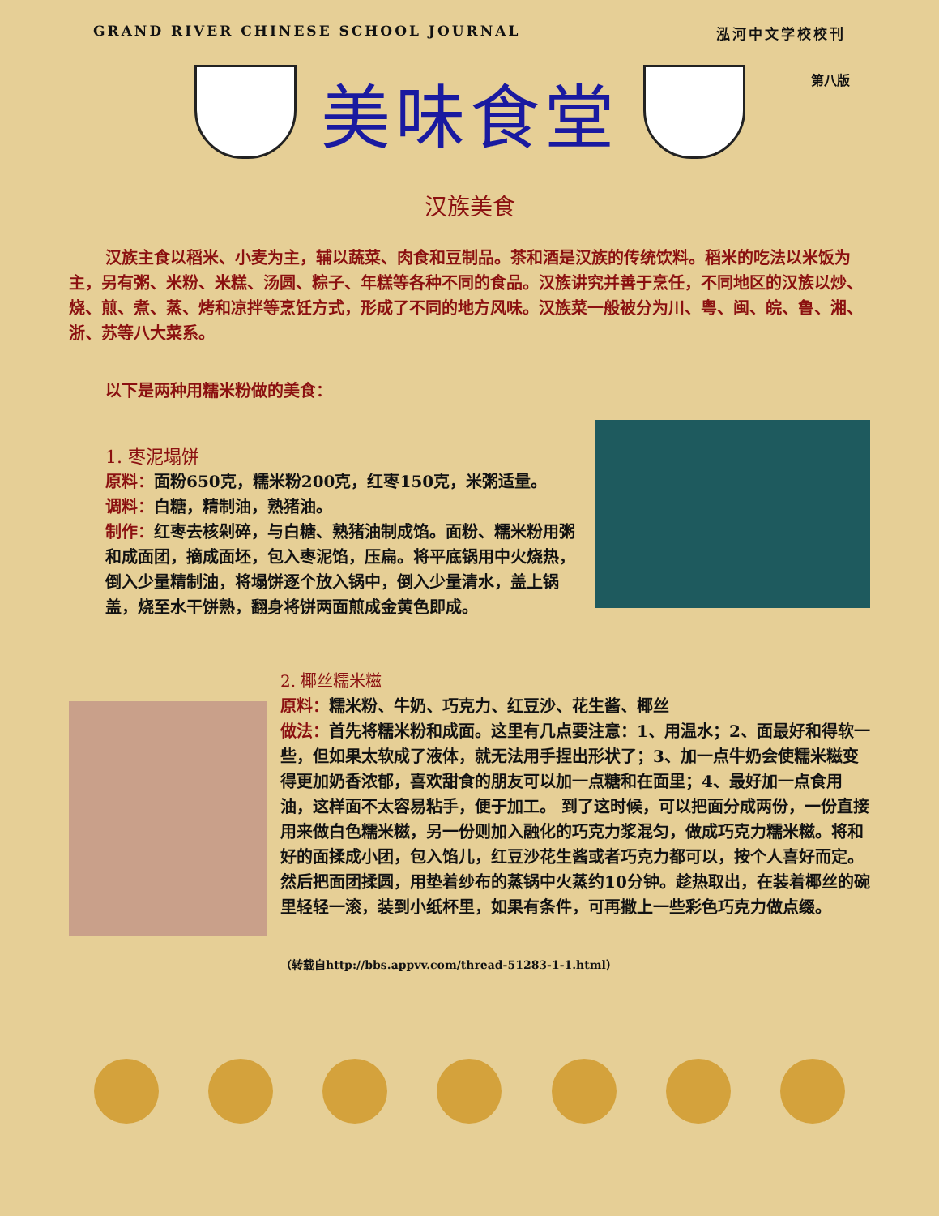GRAND RIVER CHINESE SCHOOL JOURNAL 泓河中文学校校刊
第八版
美味食堂
汉族美食
汉族主食以稻米、小麦为主，辅以蔬菜、肉食和豆制品。茶和酒是汉族的传统饮料。稻米的吃法以米饭为主，另有粥、米粉、米糕、汤圆、粽子、年糕等各种不同的食品。汉族讲究并善于烹任，不同地区的汉族以炒、烧、煎、煮、蒸、烤和凉拌等烹饪方式，形成了不同的地方风味。汉族菜一般被分为川、粤、闽、皖、鲁、湘、浙、苏等八大菜系。
以下是两种用糯米粉做的美食：
1. 枣泥塌饼
原料：面粉650克，糯米粉200克，红枣150克，米粥适量。
调料：白糖，精制油，熟猪油。
制作：红枣去核剁碎，与白糖、熟猪油制成馅。面粉、糯米粉用粥和成面团，摘成面坯，包入枣泥馅，压扁。将平底锅用中火烧热，倒入少量精制油，将塌饼逐个放入锅中，倒入少量清水，盖上锅盖，烧至水干饼熟，翻身将饼两面煎成金黄色即成。
2. 椰丝糯米糍
原料：糯米粉、牛奶、巧克力、红豆沙、花生酱、椰丝
做法：首先将糯米粉和成面。这里有几点要注意：1、用温水；2、面最好和得软一些，但如果太软成了液体，就无法用手捏出形状了；3、加一点牛奶会使糯米糍变得更加奶香浓郁，喜欢甜食的朋友可以加一点糖和在面里；4、最好加一点食用油，这样面不太容易粘手，便于加工。 到了这时候，可以把面分成两份，一份直接用来做白色糯米糍，另一份则加入融化的巧克力浆混匀，做成巧克力糯米糍。将和好的面揉成小团，包入馅儿，红豆沙花生酱或者巧克力都可以，按个人喜好而定。然后把面团揉圆，用垫着纱布的蒸锅中火蒸约10分钟。趁热取出，在装着椰丝的碗里轻轻一滚，装到小纸杯里，如果有条件，可再撒上一些彩色巧克力做点缀。
（转载自http://bbs.appvv.com/thread-51283-1-1.html）